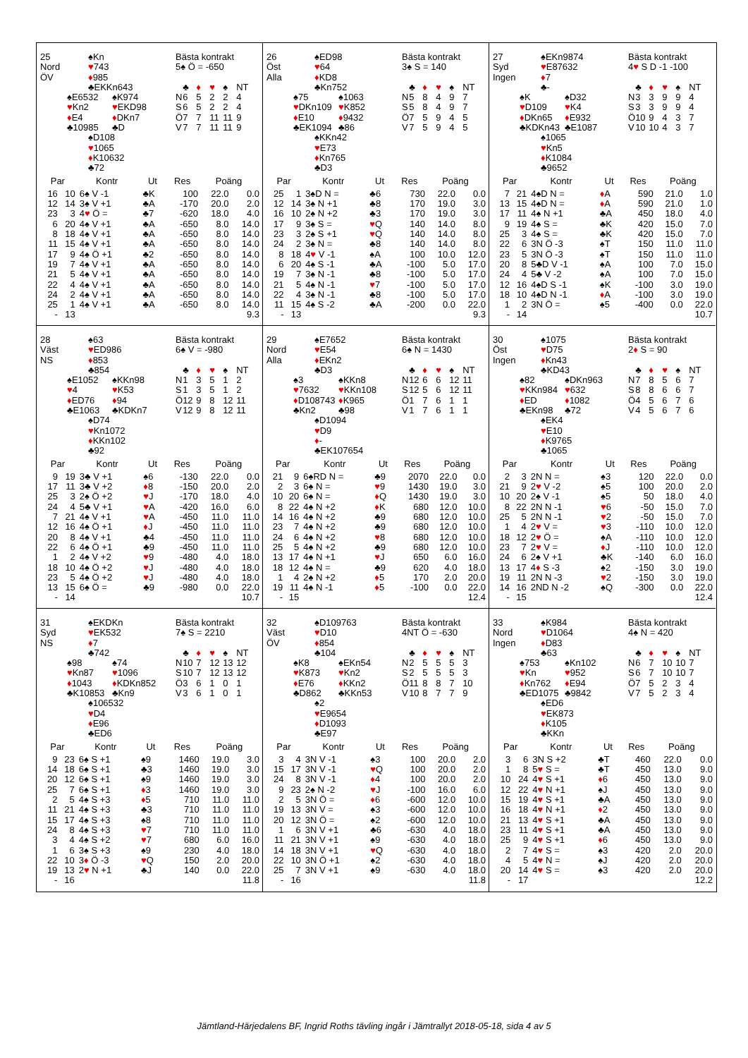25 ♠Kn
Nord ♥ 743
ÖV ♦ 985
♣EKKn643
♠E6532 ♠K974
♥Kn2 ♥ EKD98
♦E4 ♦ DKn7
♣10985 ♣D
♠D108
♥ 1065
♦ K10632
♣72
Bästa kontrakt
5♠ Ö = -650
| | ♣ | ♦ | ♥ | ♠ | NT |
| N | 6 | 5 | 2 | 2 | 4 |
| S | 6 | 5 | 2 | 2 | 4 |
| Ö | 7 | 7 | 11 | 11 | 9 |
| V | 7 | 7 | 11 | 11 | 9 |
| Par | | Kontr | Ut | Res | Poäng | |
| --- | --- | --- | --- | --- | --- | --- |
| 16 | 10 | 6♠ V -1 | ♣K | 100 | 22.0 | 0.0 |
| 12 | 14 | 3♠ V +1 | ♣A | -170 | 20.0 | 2.0 |
| 23 | 3 | 4 ♥ Ö = | ♣7 | -620 | 18.0 | 4.0 |
| 6 | 20 | 4♠ V +1 | ♣A | -650 | 8.0 | 14.0 |
| 8 | 18 | 4♠ V +1 | ♣A | -650 | 8.0 | 14.0 |
| 11 | 15 | 4♠ V +1 | ♣A | -650 | 8.0 | 14.0 |
| 17 | 9 | 4♠ Ö +1 | ♣2 | -650 | 8.0 | 14.0 |
| 19 | 7 | 4♠ V +1 | ♣A | -650 | 8.0 | 14.0 |
| 21 | 5 | 4♠ V +1 | ♣A | -650 | 8.0 | 14.0 |
| 22 | 4 | 4♠ V +1 | ♣A | -650 | 8.0 | 14.0 |
| 24 | 2 | 4♠ V +1 | ♣A | -650 | 8.0 | 14.0 |
| 25 | 1 | 4♠ V +1 | ♣A | -650 | 8.0 | 14.0 |
| - | 13 | | | | | 9.3 |
26 ♠ED98
Öst ♥ 64
Alla ♦ KD8
♣Kn752
♠75 ♠1063
♥DKn109 ♥ K852
♦E10 ♦ 9432
♣EK1094 ♣86
♠KKn42
♥ E73
♦ Kn765
♣D3
Bästa kontrakt
3♠ S = 140
| | ♣ | ♦ | ♥ | ♠ | NT |
| N | 5 | 8 | 4 | 9 | 7 |
| S | 5 | 8 | 4 | 9 | 7 |
| Ö | 7 | 5 | 9 | 4 | 5 |
| V | 7 | 5 | 9 | 4 | 5 |
| Par | | Kontr | Ut | Res | Poäng | |
| --- | --- | --- | --- | --- | --- | --- |
| 25 | 1 | 3♠D N = | ♣6 | 730 | 22.0 | 0.0 |
| 12 | 14 | 3♠ N +1 | ♣8 | 170 | 19.0 | 3.0 |
| 16 | 10 | 2♠ N +2 | ♣3 | 170 | 19.0 | 3.0 |
| 17 | 9 | 3♠ S = | ♥ Q | 140 | 14.0 | 8.0 |
| 23 | 3 | 2♠ S +1 | ♥ Q | 140 | 14.0 | 8.0 |
| 24 | 2 | 3♠ N = | ♣8 | 140 | 14.0 | 8.0 |
| 8 | 18 | 4 ♥ V -1 | ♠A | 100 | 10.0 | 12.0 |
| 6 | 20 | 4♠ S -1 | ♣A | -100 | 5.0 | 17.0 |
| 19 | 7 | 3♠ N -1 | ♣8 | -100 | 5.0 | 17.0 |
| 21 | 5 | 4♠ N -1 | ♥ 7 | -100 | 5.0 | 17.0 |
| 22 | 4 | 3♠ N -1 | ♣8 | -100 | 5.0 | 17.0 |
| 11 | 15 | 4♠ S -2 | ♣A | -200 | 0.0 | 22.0 |
| - | 13 | | | | | 9.3 |
27 ♠EKn9874
Syd ♥ E87632
Ingen ♦ 7
♣-
♠K ♠D32
♥D109 ♥ K4
♦DKn65 ♦ E932
♣KDKn43 ♣E1087
♠1065
♥ Kn5
♦ K1084
♣9652
Bästa kontrakt
4♥ S D -1 -100
| | ♣ | ♦ | ♥ | ♠ | NT |
| N | 3 | 3 | 9 | 9 | 4 |
| S | 3 | 3 | 9 | 9 | 4 |
| Ö | 10 | 9 | 4 | 3 | 7 |
| V | 10 | 10 | 4 | 3 | 7 |
| Par | | Kontr | Ut | Res | Poäng | |
| --- | --- | --- | --- | --- | --- | --- |
| 7 | 21 | 4♠D N = | ♦ A | 590 | 21.0 | 1.0 |
| 13 | 15 | 4♠D N = | ♦ A | 590 | 21.0 | 1.0 |
| 17 | 11 | 4♠ N +1 | ♣A | 450 | 18.0 | 4.0 |
| 9 | 19 | 4♠ S = | ♣K | 420 | 15.0 | 7.0 |
| 25 | 3 | 4♠ S = | ♣K | 420 | 15.0 | 7.0 |
| 22 | 6 | 3N Ö -3 | ♠T | 150 | 11.0 | 11.0 |
| 23 | 5 | 3N Ö -3 | ♠T | 150 | 11.0 | 11.0 |
| 20 | 8 | 5♣D V -1 | ♠A | 100 | 7.0 | 15.0 |
| 24 | 4 | 5♣ V -2 | ♠A | 100 | 7.0 | 15.0 |
| 12 | 16 | 4♠D S -1 | ♠K | -100 | 3.0 | 19.0 |
| 18 | 10 | 4♠D N -1 | ♦ A | -100 | 3.0 | 19.0 |
| 1 | 2 | 3N Ö = | ♠5 | -400 | 0.0 | 22.0 |
| - | 14 | | | | | 10.7 |
28 ♠63
Väst ♥ ED986
NS ♦ 853
♣854
♠E1052 ♠KKn98
♥4 ♥ K53
♦ED76 ♦ 94
♣E1063 ♣KDKn7
♠D74
♥ Kn1072
♦ KKn102
♣92
Bästa kontrakt
6♠ V = -980
| | ♣ | ♦ | ♥ | ♠ | NT |
| N | 1 | 3 | 5 | 1 | 2 |
| S | 1 | 3 | 5 | 1 | 2 |
| Ö | 12 | 9 | 8 | 12 | 11 |
| V | 12 | 9 | 8 | 12 | 11 |
| Par | | Kontr | Ut | Res | Poäng | |
| --- | --- | --- | --- | --- | --- | --- |
| 9 | 19 | 3♣ V +1 | ♠6 | -130 | 22.0 | 0.0 |
| 17 | 11 | 3♣ V +2 | ♦ 8 | -150 | 20.0 | 2.0 |
| 25 | 3 | 2♠ Ö +2 | ♥ J | -170 | 18.0 | 4.0 |
| 24 | 4 | 5♣ V +1 | ♥ A | -420 | 16.0 | 6.0 |
| 7 | 21 | 4♠ V +1 | ♥ A | -450 | 11.0 | 11.0 |
| 12 | 16 | 4♠ Ö +1 | ♦ J | -450 | 11.0 | 11.0 |
| 20 | 8 | 4♠ V +1 | ♣4 | -450 | 11.0 | 11.0 |
| 22 | 6 | 4♠ Ö +1 | ♣9 | -450 | 11.0 | 11.0 |
| 1 | 2 | 4♠ V +2 | ♥ 9 | -480 | 4.0 | 18.0 |
| 18 | 10 | 4♠ Ö +2 | ♥ J | -480 | 4.0 | 18.0 |
| 23 | 5 | 4♠ Ö +2 | ♥ J | -480 | 4.0 | 18.0 |
| 13 | 15 | 6♠ Ö = | ♣9 | -980 | 0.0 | 22.0 |
| - | 14 | | | | | 10.7 |
29 ♠E7652
Nord ♥ E54
Alla ♦ EKn2
♣D3
♠3 ♠KKn8
♥7632 ♥ KKn108
♦D108743 ♦ K965
♣Kn2 ♣98
♠D1094
♥ D9
♦ -
♣EK107654
Bästa kontrakt
6♠ N = 1430
| | ♣ | ♦ | ♥ | ♠ | NT |
| N | 12 | 6 | 6 | 12 | 11 |
| S | 12 | 5 | 6 | 12 | 11 |
| Ö | 1 | 7 | 6 | 1 | 1 |
| V | 1 | 7 | 6 | 1 | 1 |
| Par | | Kontr | Ut | Res | Poäng | |
| --- | --- | --- | --- | --- | --- | --- |
| 21 | 9 | 6♠RD N = | ♣9 | 2070 | 22.0 | 0.0 |
| 2 | 3 | 6♠ N = | ♥ 9 | 1430 | 19.0 | 3.0 |
| 10 | 20 | 6♠ N = | ♦ Q | 1430 | 19.0 | 3.0 |
| 8 | 22 | 4♠ N +2 | ♦ K | 680 | 12.0 | 10.0 |
| 14 | 16 | 4♠ N +2 | ♣9 | 680 | 12.0 | 10.0 |
| 23 | 7 | 4♠ N +2 | ♣9 | 680 | 12.0 | 10.0 |
| 24 | 6 | 4♠ N +2 | ♥ 8 | 680 | 12.0 | 10.0 |
| 25 | 5 | 4♠ N +2 | ♣9 | 680 | 12.0 | 10.0 |
| 13 | 17 | 4♠ N +1 | ♥ J | 650 | 6.0 | 16.0 |
| 18 | 12 | 4♠ N = | ♣9 | 620 | 4.0 | 18.0 |
| 1 | 4 | 2♠ N +2 | ♦ 5 | 170 | 2.0 | 20.0 |
| 19 | 11 | 4♠ N -1 | ♦ 5 | -100 | 0.0 | 22.0 |
| - | 15 | | | | | 12.4 |
30 ♠1075
Öst ♥ D75
Ingen ♦ Kn43
♣KD43
♠82 ♠DKn963
♥KKn984 ♥ 632
♦ED ♦ 1082
♣EKn98 ♣72
♠EK4
♥ E10
♦ K9765
♣1065
Bästa kontrakt
2♦ S = 90
| | ♣ | ♦ | ♥ | ♠ | NT |
| N | 7 | 8 | 5 | 6 | 7 |
| S | 8 | 8 | 6 | 6 | 7 |
| Ö | 4 | 5 | 6 | 7 | 6 |
| V | 4 | 5 | 6 | 7 | 6 |
| Par | | Kontr | Ut | Res | Poäng | |
| --- | --- | --- | --- | --- | --- | --- |
| 2 | 3 | 2N N = | ♠3 | 120 | 22.0 | 0.0 |
| 21 | 9 | 2 ♥ V -2 | ♠5 | 100 | 20.0 | 2.0 |
| 10 | 20 | 2♠ V -1 | ♠5 | 50 | 18.0 | 4.0 |
| 8 | 22 | 2N N -1 | ♥ 6 | -50 | 15.0 | 7.0 |
| 25 | 5 | 2N N -1 | ♥ 2 | -50 | 15.0 | 7.0 |
| 1 | 4 | 2 ♥ V = | ♥ 3 | -110 | 10.0 | 12.0 |
| 18 | 12 | 2 ♥ Ö = | ♠A | -110 | 10.0 | 12.0 |
| 23 | 7 | 2 ♥ V = | ♦ J | -110 | 10.0 | 12.0 |
| 24 | 6 | 2♠ V +1 | ♣K | -140 | 6.0 | 16.0 |
| 13 | 17 | 4 ♦ S -3 | ♠2 | -150 | 3.0 | 19.0 |
| 19 | 11 | 2N N -3 | ♥ 2 | -150 | 3.0 | 19.0 |
| 14 | 16 | 2ND N -2 | ♠Q | -300 | 0.0 | 22.0 |
| - | 15 | | | | | 12.4 |
31 ♠EKDKn
Syd ♥ EK532
NS ♦ 7
♣742
♠98 ♠74
♥Kn87 ♥ 1096
♦1043 ♦ KDKn852
♣K10853 ♣Kn9
♠106532
♥ D4
♦ E96
♣ED6
Bästa kontrakt
7♠ S = 2210
| | ♣ | ♦ | ♥ | ♠ | NT |
| N | 10 | 7 | 12 | 13 | 12 |
| S | 10 | 7 | 12 | 13 | 12 |
| Ö | 3 | 6 | 1 | 0 | 1 |
| V | 3 | 6 | 1 | 0 | 1 |
| Par | | Kontr | Ut | Res | Poäng | |
| --- | --- | --- | --- | --- | --- | --- |
| 9 | 23 | 6♠ S +1 | ♠9 | 1460 | 19.0 | 3.0 |
| 14 | 18 | 6♠ S +1 | ♣3 | 1460 | 19.0 | 3.0 |
| 20 | 12 | 6♠ S +1 | ♠9 | 1460 | 19.0 | 3.0 |
| 25 | 7 | 6♠ S +1 | ♦ 3 | 1460 | 19.0 | 3.0 |
| 2 | 5 | 4♠ S +3 | ♦ 5 | 710 | 11.0 | 11.0 |
| 11 | 21 | 4♠ S +3 | ♣3 | 710 | 11.0 | 11.0 |
| 15 | 17 | 4♠ S +3 | ♠8 | 710 | 11.0 | 11.0 |
| 24 | 8 | 4♠ S +3 | ♥ 7 | 710 | 11.0 | 11.0 |
| 3 | 4 | 4♠ S +2 | ♥ 7 | 680 | 6.0 | 16.0 |
| 1 | 6 | 3♠ S +3 | ♠9 | 230 | 4.0 | 18.0 |
| 22 | 10 | 3 ♦ Ö -3 | ♥ Q | 150 | 2.0 | 20.0 |
| 19 | 13 | 2 ♥ N +1 | ♣J | 140 | 0.0 | 22.0 |
| - | 16 | | | | | 11.8 |
32 ♠D109763
Väst ♥ D10
ÖV ♦ 854
♣104
♠K8 ♠EKn54
♥K873 ♥ Kn2
♦E76 ♦ KKn2
♣D862 ♣KKn53
♠2
♥ E9654
♦ D1093
♣E97
Bästa kontrakt
4NT Ö = -630
| | ♣ | ♦ | ♥ | ♠ | NT |
| N | 2 | 5 | 5 | 5 | 3 |
| S | 2 | 5 | 5 | 5 | 3 |
| Ö | 11 | 8 | 8 | 7 | 10 |
| V | 10 | 8 | 7 | 7 | 9 |
| Par | | Kontr | Ut | Res | Poäng | |
| --- | --- | --- | --- | --- | --- | --- |
| 3 | 4 | 3N V -1 | ♠3 | 100 | 20.0 | 2.0 |
| 15 | 17 | 3N V -1 | ♥ Q | 100 | 20.0 | 2.0 |
| 24 | 8 | 3N V -1 | ♦ 4 | 100 | 20.0 | 2.0 |
| 9 | 23 | 2♠ N -2 | ♥ J | -100 | 16.0 | 6.0 |
| 2 | 5 | 3N Ö = | ♦ 6 | -600 | 12.0 | 10.0 |
| 19 | 13 | 3N V = | ♠3 | -600 | 12.0 | 10.0 |
| 20 | 12 | 3N Ö = | ♠2 | -600 | 12.0 | 10.0 |
| 1 | 6 | 3N V +1 | ♣6 | -630 | 4.0 | 18.0 |
| 11 | 21 | 3N V +1 | ♠9 | -630 | 4.0 | 18.0 |
| 14 | 18 | 3N V +1 | ♥ Q | -630 | 4.0 | 18.0 |
| 22 | 10 | 3N Ö +1 | ♠2 | -630 | 4.0 | 18.0 |
| 25 | 7 | 3N V +1 | ♠9 | -630 | 4.0 | 18.0 |
| - | 16 | | | | | 11.8 |
33 ♠K984
Nord ♥ D1064
Ingen ♦ D83
♣63
♠753 ♠Kn102
♥Kn ♥ 952
♦Kn762 ♦ E94
♣ED1075 ♣9842
♠ED6
♥ EK873
♦ K105
♣KKn
Bästa kontrakt
4♠ N = 420
| | ♣ | ♦ | ♥ | ♠ | NT |
| N | 6 | 7 | 10 | 10 | 7 |
| S | 6 | 7 | 10 | 10 | 7 |
| Ö | 7 | 5 | 2 | 3 | 4 |
| V | 7 | 5 | 2 | 3 | 4 |
| Par | | Kontr | Ut | Res | Poäng | |
| --- | --- | --- | --- | --- | --- | --- |
| 3 | 6 | 3N S +2 | ♣T | 460 | 22.0 | 0.0 |
| 1 | 8 | 5 ♥ S = | ♣T | 450 | 13.0 | 9.0 |
| 10 | 24 | 4 ♥ S +1 | ♦ 6 | 450 | 13.0 | 9.0 |
| 12 | 22 | 4 ♥ N +1 | ♠J | 450 | 13.0 | 9.0 |
| 15 | 19 | 4 ♥ S +1 | ♣A | 450 | 13.0 | 9.0 |
| 16 | 18 | 4 ♥ N +1 | ♦ 2 | 450 | 13.0 | 9.0 |
| 21 | 13 | 4 ♥ S +1 | ♣A | 450 | 13.0 | 9.0 |
| 23 | 11 | 4 ♥ S +1 | ♣A | 450 | 13.0 | 9.0 |
| 25 | 9 | 4 ♥ S +1 | ♦ 6 | 450 | 13.0 | 9.0 |
| 2 | 7 | 4 ♥ S = | ♠3 | 420 | 2.0 | 20.0 |
| 4 | 5 | 4 ♥ N = | ♠J | 420 | 2.0 | 20.0 |
| 20 | 14 | 4 ♥ S = | ♠3 | 420 | 2.0 | 20.0 |
| - | 17 | | | | | 12.2 |
Jämtland-Härjedalens BF, Ingrid Roths tävling ingår i Jämtrallyt 2018-05-18, sida 4 av 5